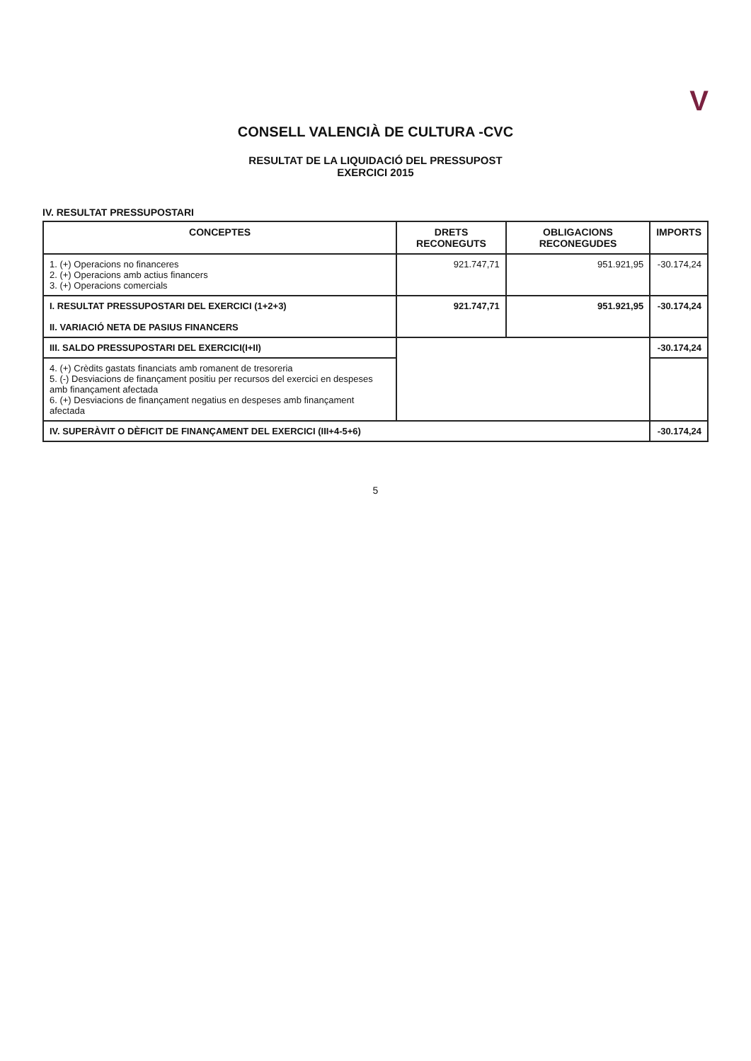V
CONSELL VALENCIÀ DE CULTURA -CVC
RESULTAT DE LA LIQUIDACIÓ DEL PRESSUPOST
EXERCICI 2015
IV. RESULTAT PRESSUPOSTARI
| CONCEPTES | DRETS RECONEGUTS | OBLIGACIONS RECONEGUDES | IMPORTS |
| --- | --- | --- | --- |
| 1. (+) Operacions no financeres 2. (+) Operacions amb actius financers 3. (+) Operacions comercials | 921.747,71 | 951.921,95 | -30.174,24 |
| I. RESULTAT PRESSUPOSTARI DEL EXERCICI (1+2+3) II. VARIACIÓ NETA DE PASIUS FINANCERS | 921.747,71 | 951.921,95 | -30.174,24 |
| III. SALDO PRESSUPOSTARI DEL EXERCICI(I+II) | | | -30.174,24 |
| 4. (+) Crèdits gastats financiats amb romanent de tresoreria 5. (-) Desviacions de finançament positiu per recursos del exercici en despeses amb finançament afectada 6. (+) Desviacions de finançament negatius en despeses amb finançament afectada | | | |
| IV. SUPERÀVIT O DÈFICIT DE FINANÇAMENT DEL EXERCICI (III+4-5+6) | | | -30.174,24 |
5